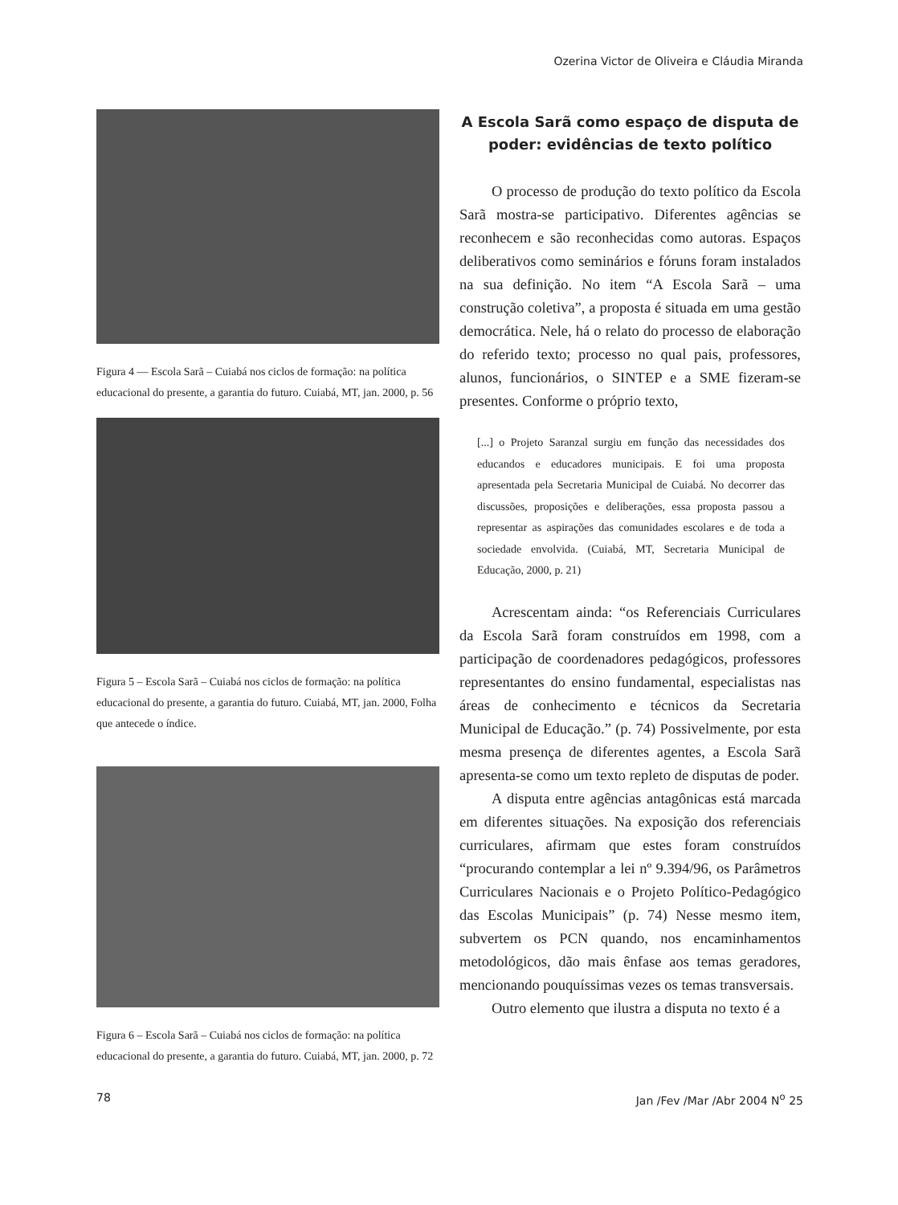Ozerina Victor de Oliveira e Cláudia Miranda
Figura 4 — Escola Sarã – Cuiabá nos ciclos de formação: na política educacional do presente, a garantia do futuro. Cuiabá, MT, jan. 2000, p. 56
Figura 5 – Escola Sarã – Cuiabá nos ciclos de formação: na política educacional do presente, a garantia do futuro. Cuiabá, MT, jan. 2000, Folha que antecede o índice.
Figura 6 – Escola Sarã – Cuiabá nos ciclos de formação: na política educacional do presente, a garantia do futuro. Cuiabá, MT, jan. 2000, p. 72
A Escola Sarã como espaço de disputa de poder: evidências de texto político
O processo de produção do texto político da Escola Sarã mostra-se participativo. Diferentes agências se reconhecem e são reconhecidas como autoras. Espaços deliberativos como seminários e fóruns foram instalados na sua definição. No item “A Escola Sarã – uma construção coletiva”, a proposta é situada em uma gestão democrática. Nele, há o relato do processo de elaboração do referido texto; processo no qual pais, professores, alunos, funcionários, o SINTEP e a SME fizeram-se presentes. Conforme o próprio texto,
[...] o Projeto Saranzal surgiu em função das necessidades dos educandos e educadores municipais. E foi uma proposta apresentada pela Secretaria Municipal de Cuiabá. No decorrer das discussões, proposições e deliberações, essa proposta passou a representar as aspirações das comunidades escolares e de toda a sociedade envolvida. (Cuiabá, MT, Secretaria Municipal de Educação, 2000, p. 21)
Acrescentam ainda: “os Referenciais Curriculares da Escola Sarã foram construídos em 1998, com a participação de coordenadores pedagógicos, professores representantes do ensino fundamental, especialistas nas áreas de conhecimento e técnicos da Secretaria Municipal de Educação.” (p. 74) Possivelmente, por esta mesma presença de diferentes agentes, a Escola Sarã apresenta-se como um texto repleto de disputas de poder.
A disputa entre agências antagônicas está marcada em diferentes situações. Na exposição dos referenciais curriculares, afirmam que estes foram construídos “procurando contemplar a lei nº 9.394/96, os Parâmetros Curriculares Nacionais e o Projeto Político-Pedagógico das Escolas Municipais” (p. 74) Nesse mesmo item, subvertem os PCN quando, nos encaminhamentos metodológicos, dão mais ênfase aos temas geradores, mencionando pouquíssimas vezes os temas transversais.
Outro elemento que ilustra a disputa no texto é a
78 Jan /Fev /Mar /Abr 2004 N<sup>o</sup> 25